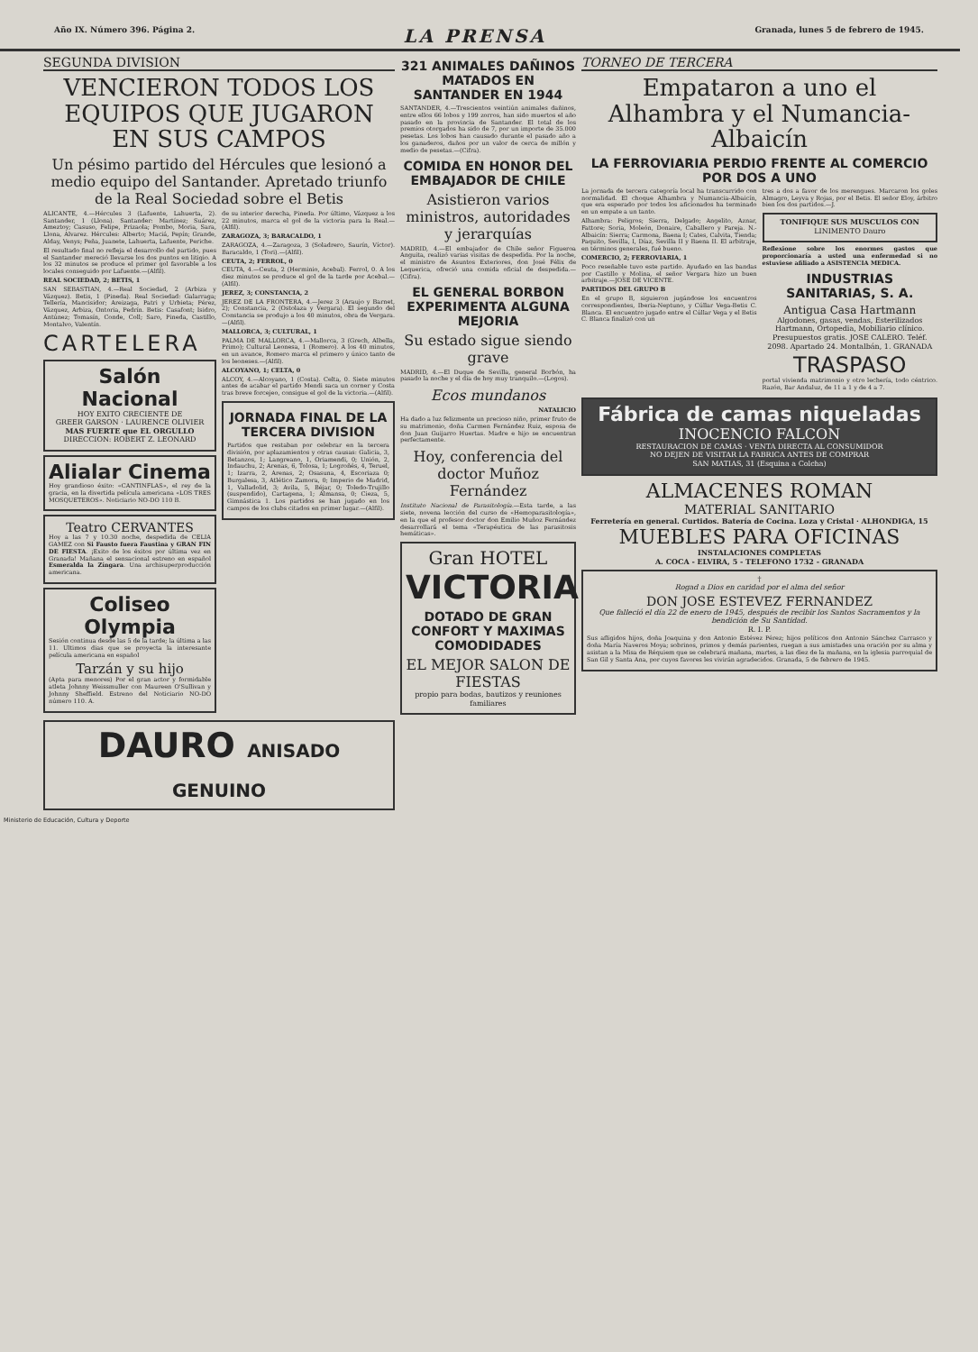Año IX. Número 396. Página 2. LA PRENSA Granada, lunes 5 de febrero de 1945.
SEGUNDA DIVISION
VENCIERON TODOS LOS EQUIPOS QUE JUGARON EN SUS CAMPOS
Un pésimo partido del Hércules que lesionó a medio equipo del Santander. Apretado triunfo de la Real Sociedad sobre el Betis
ALICANTE, 4.—Hércules 3 (Lafuente, Lahuerta, 2). Santander, 1 (Llona). Santander: Martínez; Suárez, Ameztoy; Casuso, Felipe, Prizaola; Pombo, Moria, Sara, Llona, Alvarez. Hércules: Alberto; Maciá, Pepín; Grande, Alday, Venys; Peña, Juanete, Lahuerta, Lafuente, Periche.
El resultado final no refleja el desarrollo del partido, pues el Santander mereció llevarse los dos puntos en litigio. A los 32 minutos se produce el primer gol favorable a los locales conseguido por Lafuente.—(Alfil).
REAL SOCIEDAD, 2; BETIS, 1
SAN SEBASTIAN, 4.—Real Sociedad, 2 (Arbiza y Vázquez). Betis, 1 (Pineda). Real Sociedad: Galarraga; Tellería, Mancisidor; Areizaga, Patri y Urbieta; Pérez, Vázquez, Arbiza, Ontoria, Pedrín. Betis: Casafont; Isidro, Antúnez; Tomasín, Conde, Coll; Saro, Pineda, Castillo, Montalvo, Valentín.
CARTELERA
Salón Nacional
HOY EXITO CRECIENTE DE
GREER GARSON · LAURENCE OLIVIER
MAS FUERTE que EL ORGULLO
DIRECCION: ROBERT Z. LEONARD
Alialar Cinema
Hoy grandioso éxito: «CANTINFLAS», el rey de la gracia, en la divertida película americana «LOS TRES MOSQUETEROS». Noticiario NO-DO 110 B.
Teatro CERVANTES
Hoy a las 7 y 10.30 noche, despedida de CELIA GAMEZ con Si Fausto fuera Faustina y GRAN FIN DE FIESTA. ¡Exito de los éxitos por última vez en Granada! Mañana el sensacional estreno en español Esmeralda la Zíngara. Una archisuperproducción americana.
Coliseo Olympia
Sesión continua desde las 5 de la tarde; la última a las 11. Ultimos dias que se proyecta la interesante película americana en español
Tarzán y su hijo
(Apta para menores) Por el gran actor y formidable atleta Johnny Weissmuller con Maureen O'Sullivan y Johnny Sheffield. Estreno del Noticiario NO-DO número 110. A.
de su interior derecha, Pineda. Por último, Vázquez a los 22 minutos, marca el gol de la victoria para la Real.—(Alfil).
ZARAGOZA, 3; BARACALDO, 1
ZARAGOZA, 4.—Zaragoza, 3 (Soladrero, Saurín, Víctor). Baracaldo, 1 (Tori).—(Alfil).
CEUTA, 2; FERROL, 0
CEUTA, 4.—Ceuta, 2 (Herminio, Acebal). Ferrol, 0. A los diez minutos se produce el gol de la tarde por Acebal.—(Alfil).
JEREZ, 3; CONSTANCIA, 2
JEREZ DE LA FRONTERA, 4.—Jerez 3 (Araujo y Barnet, 2); Constancia, 2 (Ostolaza y Vergara). El segundo del Constancia se produjo a los 40 minutos, obra de Vergara.—(Alfil).
MALLORCA, 3; CULTURAL, 1
PALMA DE MALLORCA, 4.—Mallorca, 3 (Grech, Albella, Primo); Cultural Leonesa, 1 (Romero). A los 40 minutos, en un avance, Romero marca el primero y único tanto de los leoneses.—(Alfil).
ALCOYANO, 1; CELTA, 0
ALCOY, 4.—Alcoyano, 1 (Costa). Celta, 0. Siete minutos antes de acabar el partido Mendi saca un corner y Costa tras breve forcejeo, consigue el gol de la victoria.—(Alfil).
JORNADA FINAL DE LA TERCERA DIVISION
Partidos que restaban por celebrar en la tercera división, por aplazamientos y otras causas: Galicia, 3, Betanzos, 1; Langreano, 1, Oriamendi, 0; Unión, 2, Indauchu, 2; Arenas, 6, Tolosa, 1; Logroñés, 4, Teruel, 1; Izarra, 2, Arenas, 2; Osasuna, 4, Escoriaza 0; Burgalesa, 3, Atlético Zamora, 0; Imperio de Madrid, 1, Valladolid, 3; Avila, 5, Béjar, 0; Toledo-Trujillo (suspendido), Cartagena, 1; Almansa, 0; Cieza, 5, Gimnástica 1. Los partidos se han jugado en los campos de los clubs citados en primer lugar.—(Alfil).
DAURO ANISADO GENUINO
321 ANIMALES DAÑINOS MATADOS EN SANTANDER EN 1944
SANTANDER, 4.—Trescientos veintiún animales dañinos, entre ellos 66 lobos y 199 zorros, han sido muertos el año pasado en la provincia de Santander. El total de los premios otorgados ha sido de 7, por un importe de 35.000 pesetas. Los lobos han causado durante el pasado año a los ganaderos, daños por un valor de cerca de millón y medio de pesetas.—(Cifra).
COMIDA EN HONOR DEL EMBAJADOR DE CHILE
Asistieron varios ministros, autoridades y jerarquías
MADRID, 4.—El embajador de Chile señor Figueroa Anguita, realizó varias visitas de despedida. Por la noche, el ministro de Asuntos Exteriores, don José Félix de Lequerica, ofreció una comida oficial de despedida.—(Cifra).
EL GENERAL BORBON EXPERIMENTA ALGUNA MEJORIA
Su estado sigue siendo grave
MADRID, 4.—El Duque de Sevilla, general Borbón, ha pasado la noche y el día de hoy muy tranquilo.—(Logos).
Ecos mundanos
NATALICIO
Ha dado a luz felizmente un precioso niño, primer fruto de su matrimonio, doña Carmen Fernández Ruiz, esposa de don Juan Guijarro Huertas. Madre e hijo se encuentran perfectamente.
Hoy, conferencia del doctor Muñoz Fernández
Instituto Nacional de Parasitología.—Esta tarde, a las siete, novena lección del curso de «Hemoparasitología», en la que el profesor doctor don Emilio Muñoz Fernández desarrollará el tema «Terapéutica de las parasitosis hemáticas».
Gran HOTEL
VICTORIA
DOTADO DE GRAN CONFORT Y MAXIMAS COMODIDADES
EL MEJOR SALON DE FIESTAS
propio para bodas, bautizos y reuniones familiares
TORNEO DE TERCERA
Empataron a uno el Alhambra y el Numancia-Albaicín
LA FERROVIARIA PERDIO FRENTE AL COMERCIO POR DOS A UNO
La jornada de tercera categoría local ha transcurrido con normalidad. El choque Alhambra y Numancia-Albaicín, que era esperado por todos los aficionados ha terminado en un empate a un tanto.
Alhambra: Peligros; Sierra, Delgado; Angelito, Aznar, Fattore; Soria, Moleón, Donaire, Caballero y Pareja. N.-Albaicín: Sierra; Carmona, Baena I; Cates, Calvita, Tienda; Paquito, Sevilla, I, Díaz, Sevilla II y Baena II. El arbitraje, en términos generales, fué bueno.
COMERCIO, 2; FERROVIARIA, 1
Poco reseñable tuvo este partido. Ayudado en las bandas por Castillo y Molina, el señor Vergara hizo un buen arbitraje.—JOSE DE VICENTE.
PARTIDOS DEL GRUPO B
En el grupo B, siguieron jugándose los encuentros correspondientes, Iberia-Neptuno, y Cúllar Vega-Betis C. Blanca. El encuentro jugado entre el Cúllar Vega y el Betis C. Blanca finalizó con un
tres a dos a favor de los merengues. Marcaron los goles Almagro, Leyva y Rojas, por el Betis. El señor Eloy, árbitro bien los dos partidos.—J.
TONIFIQUE SUS MUSCULOS CON
LINIMENTO Dauro
Reflexione sobre los enormes gastos que proporcionaría a usted una enfermedad si no estuviese afiliado a ASISTENCIA MEDICA.
INDUSTRIAS SANITARIAS, S. A.
Antigua Casa Hartmann
Algodones, gasas, vendas, Esterilizados Hartmann, Ortopedia, Mobiliario clínico. Presupuestos gratis. JOSE CALERO. Teléf. 2098. Apartado 24. Montalbán, 1. GRANADA
TRASPASO
portal vivienda matrimonio y otro lechería, todo céntrico. Razón, Bar Andaluz, de 11 a 1 y de 4 a 7.
Fábrica de camas niqueladas
INOCENCIO FALCON
RESTAURACION DE CAMAS · VENTA DIRECTA AL CONSUMIDOR
NO DEJEN DE VISITAR LA FABRICA ANTES DE COMPRAR
SAN MATIAS, 31 (Esquina a Colcha)
ALMACENES ROMAN
MATERIAL SANITARIO
Ferretería en general. Curtidos. Batería de Cocina. Loza y Cristal · ALHONDIGA, 15
MUEBLES PARA OFICINAS
INSTALACIONES COMPLETAS
A. COCA - ELVIRA, 5 - TELEFONO 1732 - GRANADA
†
Rogad a Dios en caridad por el alma del señor
DON JOSE ESTEVEZ FERNANDEZ
Que falleció el día 22 de enero de 1945, después de recibir los Santos Sacramentos y la bendición de Su Santidad.
R. I. P.
Sus afligidos hijos, doña Joaquina y don Antonio Estévez Pérez; hijos políticos don Antonio Sánchez Carrasco y doña María Naveros Moya; sobrinos, primos y demás parientes, ruegan a sus amistades una oración por su alma y asistan a la Misa de Réquiem que se celebrará mañana, martes, a las diez de la mañana, en la iglesia parroquial de San Gil y Santa Ana, por cuyos favores les vivirán agradecidos. Granada, 5 de febrero de 1945.
Ministerio de Educación, Cultura y Deporte